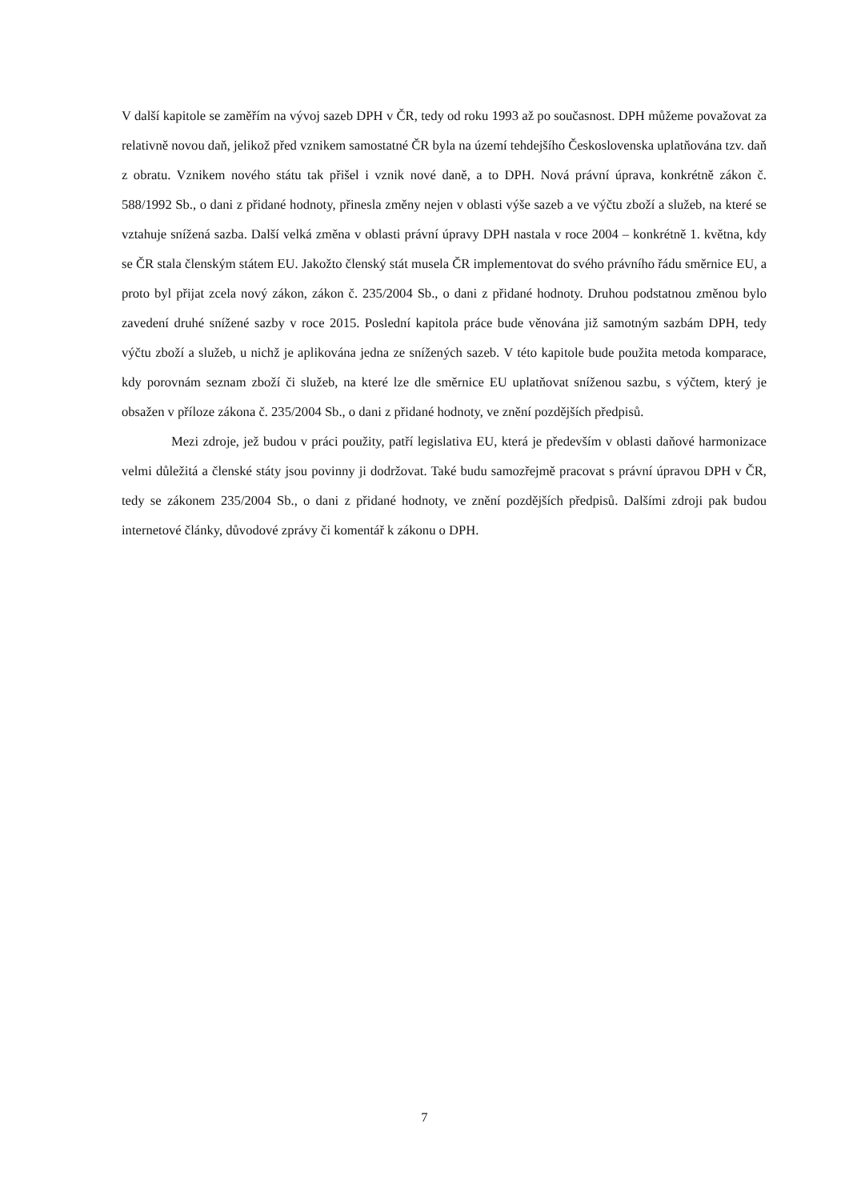V další kapitole se zaměřím na vývoj sazeb DPH v ČR, tedy od roku 1993 až po současnost. DPH můžeme považovat za relativně novou daň, jelikož před vznikem samostatné ČR byla na území tehdejšího Československa uplatňována tzv. daň z obratu. Vznikem nového státu tak přišel i vznik nové daně, a to DPH. Nová právní úprava, konkrétně zákon č. 588/1992 Sb., o dani z přidané hodnoty, přinesla změny nejen v oblasti výše sazeb a ve výčtu zboží a služeb, na které se vztahuje snížená sazba. Další velká změna v oblasti právní úpravy DPH nastala v roce 2004 – konkrétně 1. května, kdy se ČR stala členským státem EU. Jakožto členský stát musela ČR implementovat do svého právního řádu směrnice EU, a proto byl přijat zcela nový zákon, zákon č. 235/2004 Sb., o dani z přidané hodnoty. Druhou podstatnou změnou bylo zavedení druhé snížené sazby v roce 2015. Poslední kapitola práce bude věnována již samotným sazbám DPH, tedy výčtu zboží a služeb, u nichž je aplikována jedna ze snížených sazeb. V této kapitole bude použita metoda komparace, kdy porovnám seznam zboží či služeb, na které lze dle směrnice EU uplatňovat sníženou sazbu, s výčtem, který je obsažen v příloze zákona č. 235/2004 Sb., o dani z přidané hodnoty, ve znění pozdějších předpisů.
Mezi zdroje, jež budou v práci použity, patří legislativa EU, která je především v oblasti daňové harmonizace velmi důležitá a členské státy jsou povinny ji dodržovat. Také budu samozřejmě pracovat s právní úpravou DPH v ČR, tedy se zákonem 235/2004 Sb., o dani z přidané hodnoty, ve znění pozdějších předpisů. Dalšími zdroji pak budou internetové články, důvodové zprávy či komentář k zákonu o DPH.
7